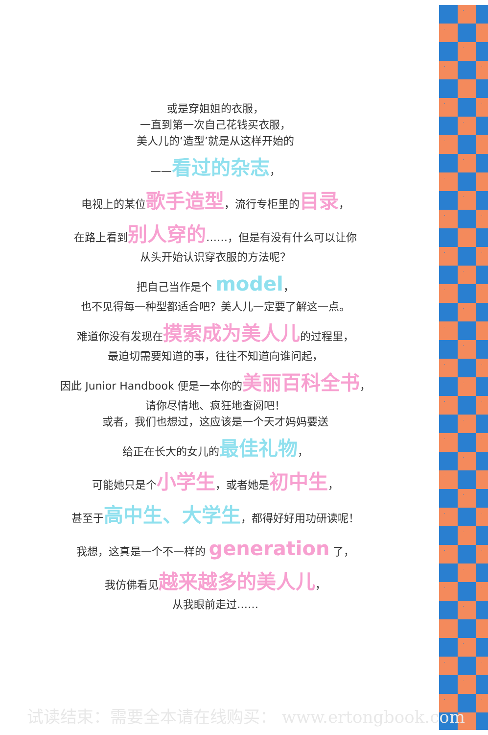或是穿姐姐的衣服，
一直到第一次自己花钱买衣服，
美人儿的‘造型’就是从这样开始的
——看过的杂志，
电视上的某位歌手造型，流行专柜里的目录，
在路上看到别人穿的……，但是有没有什么可以让你
从头开始认识穿衣服的方法呢？
把自己当作是个 model，
也不见得每一种型都适合吧？美人儿一定要了解这一点。
难道你没有发现在摸索成为美人儿的过程里，
最迫切需要知道的事，往往不知道向谁问起，
因此 Junior Handbook 便是一本你的美丽百科全书，
请你尽情地、疯狂地查阅吧！
或者，我们也想过，这应该是一个天才妈妈要送
给正在长大的女儿的最佳礼物，
可能她只是个小学生，或者她是初中生，
甚至于高中生、大学生，都得好好用功研读呢！
我想，这真是一个不一样的 generation 了，
我仿佛看见越来越多的美人儿，
从我眼前走过……
试读结束：需要全本请在线购买： www.ertongbook.com